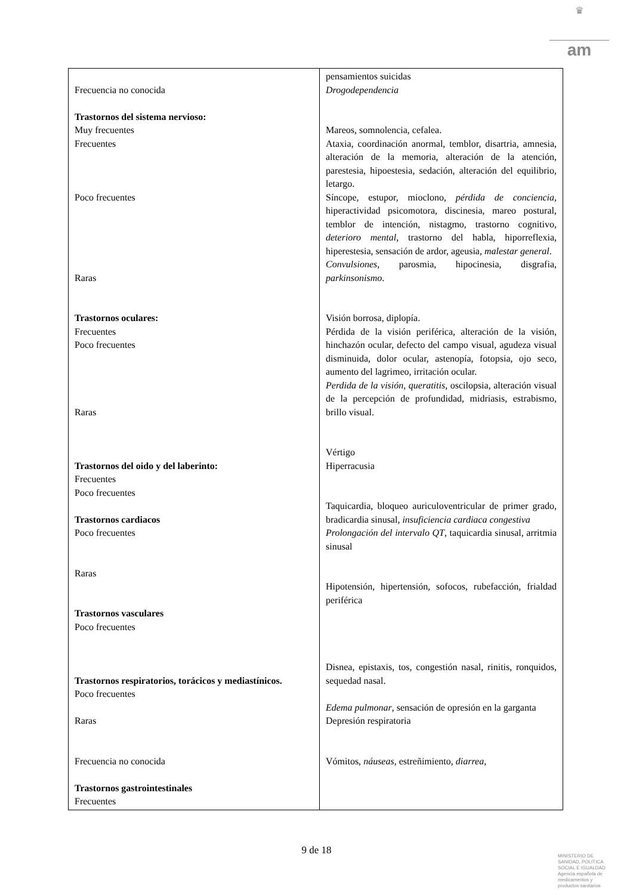♛
am
| Frecuencia no conocida Trastornos del sistema nervioso: Muy frecuentes Frecuentes Poco frecuentes Raras Trastornos oculares: Frecuentes Poco frecuentes Raras Trastornos del oido y del laberinto: Frecuentes Poco frecuentes Trastornos cardiacos Poco frecuentes Raras Trastornos vasculares Poco frecuentes Trastornos respiratorios, torácicos y mediastínicos. Poco frecuentes Raras Frecuencia no conocida Trastornos gastrointestinales Frecuentes | pensamientos suicidas Drogodependencia Mareos, somnolencia, cefalea. Ataxia, coordinación anormal, temblor, disartria, amnesia, alteración de la memoria, alteración de la atención, parestesia, hipoestesia, sedación, alteración del equilibrio, letargo. Síncope, estupor, mioclono, pérdida de conciencia , hiperactividad psicomotora, discinesia, mareo postural, temblor de intención, nistagmo, trastorno cognitivo, deterioro mental , trastorno del habla, hiporreflexia, hiperestesia, sensación de ardor, ageusia, malestar general . Convulsiones , parosmia, hipocinesia, disgrafia, parkinsonismo . Visión borrosa, diplopía. Pérdida de la visión periférica, alteración de la visión, hinchazón ocular, defecto del campo visual, agudeza visual disminuida, dolor ocular, astenopía, fotopsia, ojo seco, aumento del lagrimeo, irritación ocular. Perdida de la visión, queratitis, oscilopsia, alteración visual de la percepción de profundidad, midriasis, estrabismo, brillo visual. Vértigo Hiperracusia Taquicardia, bloqueo auriculoventricular de primer grado, bradicardia sinusal, insuficiencia cardiaca congestiva Prolongación del intervalo QT , taquicardia sinusal, arritmia sinusal Hipotensión, hipertensión, sofocos, rubefacción, frialdad periférica Disnea, epistaxis, tos, congestión nasal, rinitis, ronquidos, sequedad nasal. Edema pulmonar , sensación de opresión en la garganta Depresión respiratoria Vómitos, náuseas , estreñimiento, diarrea , |
9 de 18
MINISTERIO DE
SANIDAD, POLITICA
SOCIAL E IGUALDAD
Agencia española de
medicamentos y
productos sanitarios